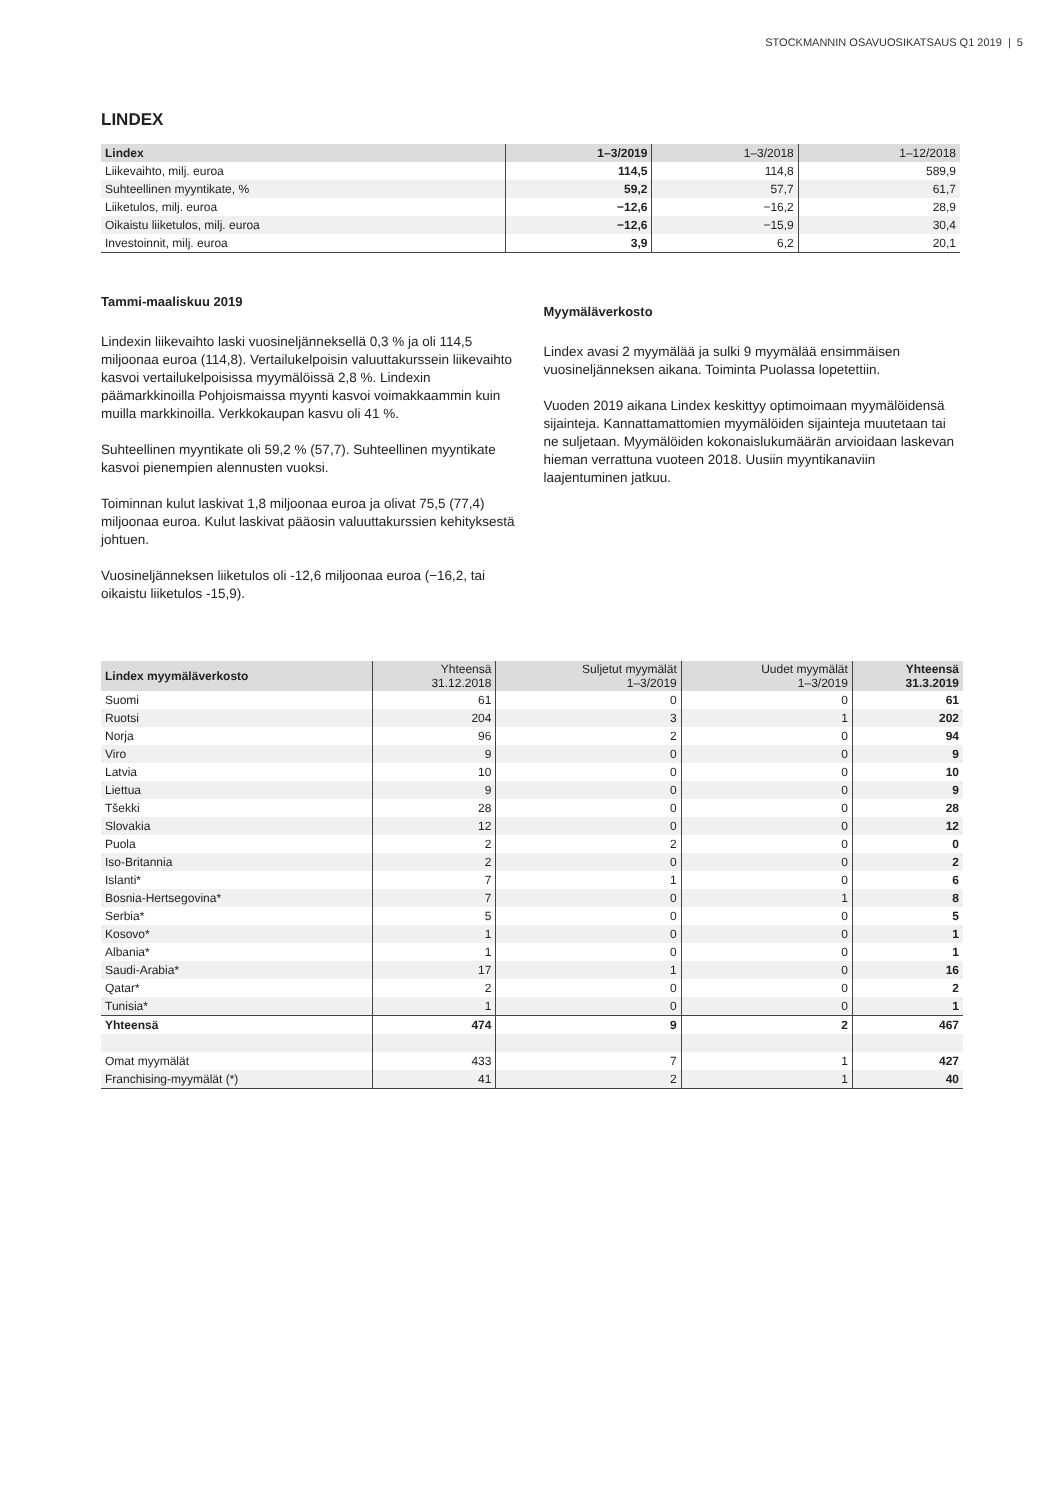STOCKMANNIN OSAVUOSIKATSAUS Q1 2019 | 5
LINDEX
| Lindex | 1–3/2019 | 1–3/2018 | 1–12/2018 |
| --- | --- | --- | --- |
| Liikevaihto, milj. euroa | 114,5 | 114,8 | 589,9 |
| Suhteellinen myyntikate, % | 59,2 | 57,7 | 61,7 |
| Liiketulos, milj. euroa | −12,6 | −16,2 | 28,9 |
| Oikaistu liiketulos, milj. euroa | −12,6 | −15,9 | 30,4 |
| Investoinnit, milj. euroa | 3,9 | 6,2 | 20,1 |
Tammi-maaliskuu 2019
Lindexin liikevaihto laski vuosineljänneksellä 0,3 % ja oli 114,5 miljoonaa euroa (114,8). Vertailukelpoisin valuuttakurssein liikevaihto kasvoi vertailukelpoisissa myymälöissä 2,8 %. Lindexin päämarkkinoilla Pohjoismaissa myynti kasvoi voimakkaammin kuin muilla markkinoilla. Verkkokaupan kasvu oli 41 %.
Suhteellinen myyntikate oli 59,2 % (57,7). Suhteellinen myyntikate kasvoi pienempien alennusten vuoksi.
Toiminnan kulut laskivat 1,8 miljoonaa euroa ja olivat 75,5 (77,4) miljoonaa euroa. Kulut laskivat pääosin valuuttakurssien kehityksestä johtuen.
Vuosineljänneksen liiketulos oli -12,6 miljoonaa euroa (−16,2, tai oikaistu liiketulos -15,9).
Myymäläverkosto
Lindex avasi 2 myymälää ja sulki 9 myymälää ensimmäisen vuosineljänneksen aikana. Toiminta Puolassa lopetettiin.
Vuoden 2019 aikana Lindex keskittyy optimoimaan myymälöidensä sijainteja. Kannattamattomien myymälöiden sijainteja muutetaan tai ne suljetaan. Myymälöiden kokonaislukumäärän arvioidaan laskevan hieman verrattuna vuoteen 2018. Uusiin myyntikanaviin laajentuminen jatkuu.
| Lindex myymäläverkosto | Yhteensä 31.12.2018 | Suljetut myymälät 1–3/2019 | Uudet myymälät 1–3/2019 | Yhteensä 31.3.2019 |
| --- | --- | --- | --- | --- |
| Suomi | 61 | 0 | 0 | 61 |
| Ruotsi | 204 | 3 | 1 | 202 |
| Norja | 96 | 2 | 0 | 94 |
| Viro | 9 | 0 | 0 | 9 |
| Latvia | 10 | 0 | 0 | 10 |
| Liettua | 9 | 0 | 0 | 9 |
| Tšekki | 28 | 0 | 0 | 28 |
| Slovakia | 12 | 0 | 0 | 12 |
| Puola | 2 | 2 | 0 | 0 |
| Iso-Britannia | 2 | 0 | 0 | 2 |
| Islanti* | 7 | 1 | 0 | 6 |
| Bosnia-Hertsegovina* | 7 | 0 | 1 | 8 |
| Serbia* | 5 | 0 | 0 | 5 |
| Kosovo* | 1 | 0 | 0 | 1 |
| Albania* | 1 | 0 | 0 | 1 |
| Saudi-Arabia* | 17 | 1 | 0 | 16 |
| Qatar* | 2 | 0 | 0 | 2 |
| Tunisia* | 1 | 0 | 0 | 1 |
| Yhteensä | 474 | 9 | 2 | 467 |
| Omat myymälät | 433 | 7 | 1 | 427 |
| Franchising-myymälät (*) | 41 | 2 | 1 | 40 |